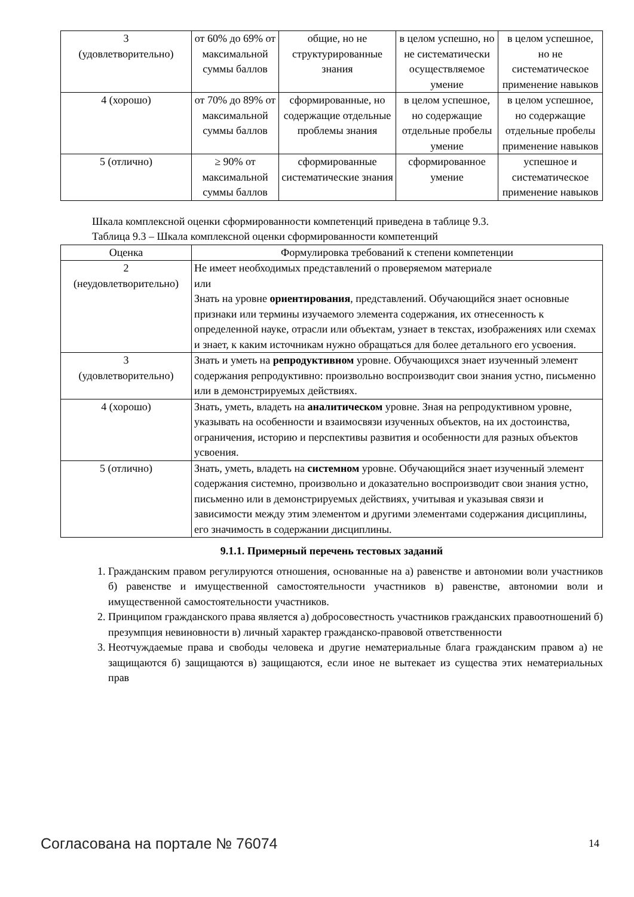| 3 (удовлетворительно) | от 60% до 69% от максимальной суммы баллов | общие, но не структурированные знания | в целом успешно, но не систематически осуществляемое умение | в целом успешное, но не систематическое применение навыков |
| 4 (хорошо) | от 70% до 89% от максимальной суммы баллов | сформированные, но содержащие отдельные проблемы знания | в целом успешное, но содержащие отдельные пробелы умение | в целом успешное, но содержащие отдельные пробелы применение навыков |
| 5 (отлично) | ≥ 90% от максимальной суммы баллов | сформированные систематические знания | сформированное умение | успешное и систематическое применение навыков |
Шкала комплексной оценки сформированности компетенций приведена в таблице 9.3.
Таблица 9.3 – Шкала комплексной оценки сформированности компетенций
| Оценка | Формулировка требований к степени компетенции |
| --- | --- |
| 2 (неудовлетворительно) | Не имеет необходимых представлений о проверяемом материале или Знать на уровне ориентирования , представлений. Обучающийся знает основные признаки или термины изучаемого элемента содержания, их отнесенность к определенной науке, отрасли или объектам, узнает в текстах, изображениях или схемах и знает, к каким источникам нужно обращаться для более детального его усвоения. |
| 3 (удовлетворительно) | Знать и уметь на репродуктивном уровне. Обучающихся знает изученный элемент содержания репродуктивно: произвольно воспроизводит свои знания устно, письменно или в демонстрируемых действиях. |
| 4 (хорошо) | Знать, уметь, владеть на аналитическом уровне. Зная на репродуктивном уровне, указывать на особенности и взаимосвязи изученных объектов, на их достоинства, ограничения, историю и перспективы развития и особенности для разных объектов усвоения. |
| 5 (отлично) | Знать, уметь, владеть на системном уровне. Обучающийся знает изученный элемент содержания системно, произвольно и доказательно воспроизводит свои знания устно, письменно или в демонстрируемых действиях, учитывая и указывая связи и зависимости между этим элементом и другими элементами содержания дисциплины, его значимость в содержании дисциплины. |
9.1.1. Примерный перечень тестовых заданий
1. Гражданским правом регулируются отношения, основанные на а) равенстве и автономии воли участников б) равенстве и имущественной самостоятельности участников в) равенстве, автономии воли и имущественной самостоятельности участников.
2. Принципом гражданского права является а) добросовестность участников гражданских правоотношений б) презумпция невиновности в) личный характер гражданско-правовой ответственности
3. Неотчуждаемые права и свободы человека и другие нематериальные блага гражданским правом а) не защищаются б) защищаются в) защищаются, если иное не вытекает из существа этих нематериальных прав
Согласована на портале № 76074 14